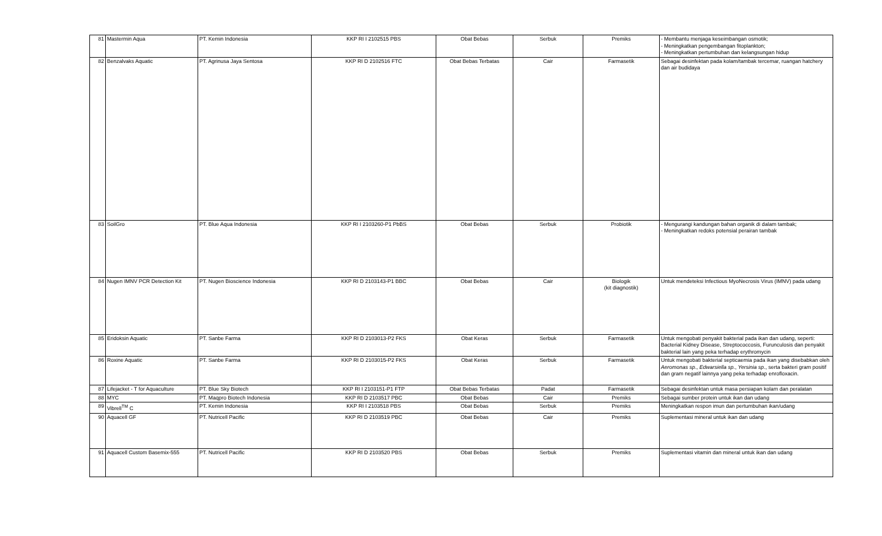| 81 | Mastermin Aqua | PT. Kemin Indonesia | KKP RI I 2102515 PBS | Obat Bebas | Serbuk | Premiks | - Membantu menjaga keseimbangan osmotik; - Meningkatkan pengembangan fitoplankton; - Meningkatkan pertumbuhan dan kelangsungan hidup |
| 82 | Benzalvaks Aquatic | PT. Agrinusa Jaya Sentosa | KKP RI D 2102516 FTC | Obat Bebas Terbatas | Cair | Farmasetik | Sebagai desinfektan pada kolam/tambak tercemar, ruangan hatchery dan air budidaya |
| 83 | SoilGro | PT. Blue Aqua Indonesia | KKP RI I 2103260-P1 PbBS | Obat Bebas | Serbuk | Probiotik | - Mengurangi kandungan bahan organik di dalam tambak; - Meningkatkan redoks potensial perairan tambak |
| 84 | Nugen IMNV PCR Detection Kit | PT. Nugen Bioscience Indonesia | KKP RI D 2103143-P1 BBC | Obat Bebas | Cair | Biologik (kit diagnostik) | Untuk mendeteksi Infectious MyoNecrosis Virus (IMNV) pada udang |
| 85 | Eridoksin Aquatic | PT. Sanbe Farma | KKP RI D 2103013-P2 FKS | Obat Keras | Serbuk | Farmasetik | Untuk mengobati penyakit bakterial pada ikan dan udang, seperti: Bacterial Kidney Disease, Streptococcosis, Furunculosis dan penyakit bakterial lain yang peka terhadap erythromycin |
| 86 | Roxine Aquatic | PT. Sanbe Farma | KKP RI D 2103015-P2 FKS | Obat Keras | Serbuk | Farmasetik | Untuk mengobati bakterial septicaemia pada ikan yang disebabkan oleh Aeromonas sp ., Edwarsiella sp ., Yersinia sp ., serta bakteri gram positif dan gram negatif lainnya yang peka terhadap enrofloxacin. |
| 87 | Lifejacket - T for Aquaculture | PT. Blue Sky Biotech | KKP RI I 2103151-P1 FTP | Obat Bebas Terbatas | Padat | Farmasetik | Sebagai desinfektan untuk masa persiapan kolam dan peralatan |
| 88 | MYC | PT. Maqpro Biotech Indonesia | KKP RI D 2103517 PBC | Obat Bebas | Cair | Premiks | Sebagai sumber protein untuk ikan dan udang |
| 89 | Vibrell<sup>TM</sup> C | PT. Kemin Indonesia | KKP RI I 2103518 PBS | Obat Bebas | Serbuk | Premiks | Meningkatkan respon imun dan pertumbuhan ikan/udang |
| 90 | Aquacell GF | PT. Nutricell Pacific | KKP RI D 2103519 PBC | Obat Bebas | Cair | Premiks | Suplementasi mineral untuk ikan dan udang |
| 91 | Aquacell Custom Basemix-555 | PT. Nutricell Pacific | KKP RI D 2103520 PBS | Obat Bebas | Serbuk | Premiks | Suplementasi vitamin dan mineral untuk ikan dan udang |